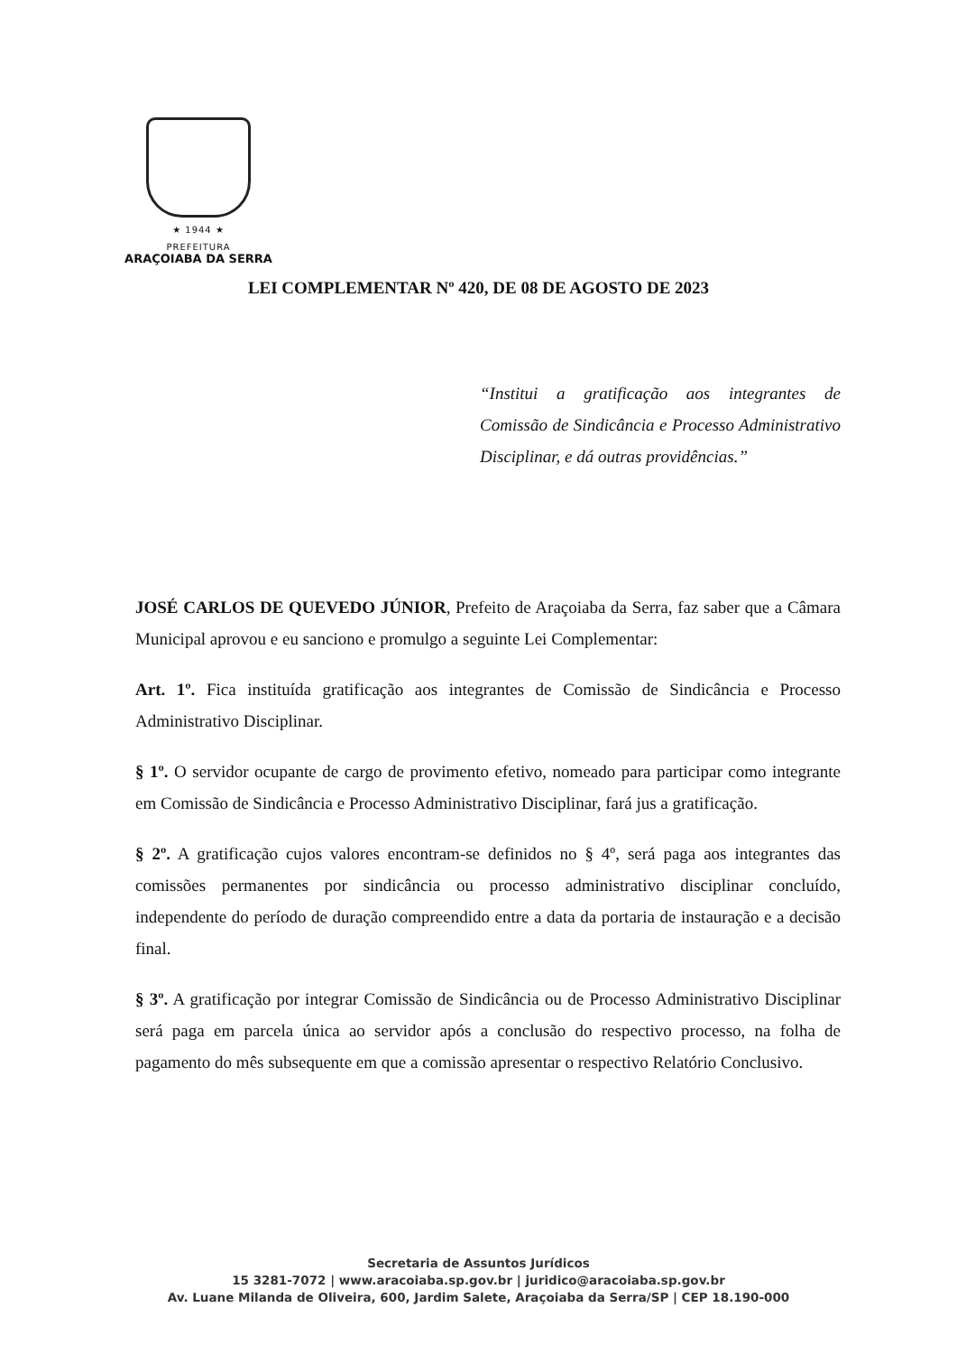★ 1944 ★
PREFEITURA
ARAÇOIABA DA SERRA
LEI COMPLEMENTAR Nº 420, DE 08 DE AGOSTO DE 2023
“Institui a gratificação aos integrantes de Comissão de Sindicância e Processo Administrativo Disciplinar, e dá outras providências.”
JOSÉ CARLOS DE QUEVEDO JÚNIOR, Prefeito de Araçoiaba da Serra, faz saber que a Câmara Municipal aprovou e eu sanciono e promulgo a seguinte Lei Complementar:
Art. 1º. Fica instituída gratificação aos integrantes de Comissão de Sindicância e Processo Administrativo Disciplinar.
§ 1º. O servidor ocupante de cargo de provimento efetivo, nomeado para participar como integrante em Comissão de Sindicância e Processo Administrativo Disciplinar, fará jus a gratificação.
§ 2º. A gratificação cujos valores encontram-se definidos no § 4º, será paga aos integrantes das comissões permanentes por sindicância ou processo administrativo disciplinar concluído, independente do período de duração compreendido entre a data da portaria de instauração e a decisão final.
§ 3º. A gratificação por integrar Comissão de Sindicância ou de Processo Administrativo Disciplinar será paga em parcela única ao servidor após a conclusão do respectivo processo, na folha de pagamento do mês subsequente em que a comissão apresentar o respectivo Relatório Conclusivo.
Secretaria de Assuntos Jurídicos
15 3281-7072 | www.aracoiaba.sp.gov.br | juridico@aracoiaba.sp.gov.br
Av. Luane Milanda de Oliveira, 600, Jardim Salete, Araçoiaba da Serra/SP | CEP 18.190-000